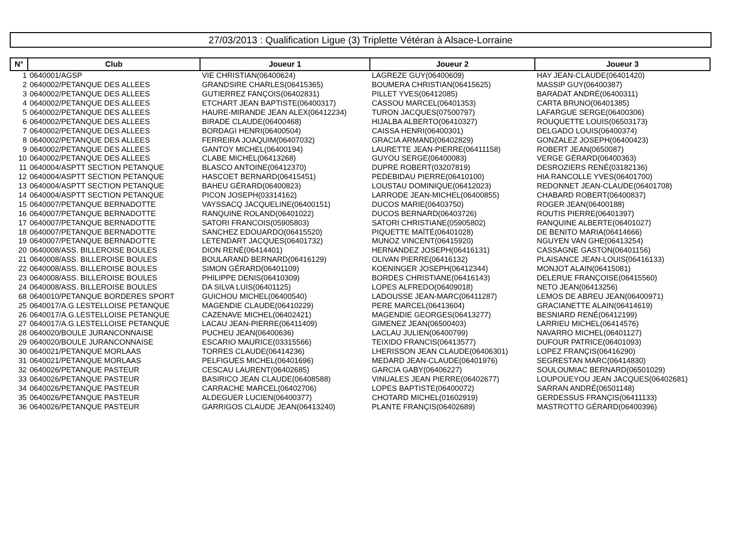27/03/2013 : Qualification Ligue (3) Triplette Vétéran à Alsace-Lorraine
| N° | Club | Joueur 1 | Joueur 2 | Joueur 3 |
| --- | --- | --- | --- | --- |
| 1 | 0640001/AGSP | VIE CHRISTIAN(06400624) | LAGREZE GUY(06400609) | HAY JEAN-CLAUDE(06401420) |
| 2 | 0640002/PETANQUE DES ALLEES | GRANDSIRE CHARLES(06415365) | BOUMERA CHRISTIAN(06415625) | MASSIP GUY(06400387) |
| 3 | 0640002/PETANQUE DES ALLEES | GUTIERREZ FANÇOIS(06402831) | PILLET YVES(06412085) | BARADAT ANDRÉ(06400311) |
| 4 | 0640002/PETANQUE DES ALLEES | ETCHART JEAN BAPTISTE(06400317) | CASSOU MARCEL(06401353) | CARTA BRUNO(06401385) |
| 5 | 0640002/PETANQUE DES ALLEES | HAURE-MIRANDE JEAN ALEX(06412234) | TURON JACQUES(07500797) | LAFARGUE SERGE(06400306) |
| 6 | 0640002/PETANQUE DES ALLEES | BIRADE CLAUDE(06400468) | HIJALBA ALBERTO(06410327) | ROUQUETTE LOUIS(06503173) |
| 7 | 0640002/PETANQUE DES ALLEES | BORDAGI HENRI(06400504) | CAISSA HENRI(06400301) | DELGADO LOUIS(06400374) |
| 8 | 0640002/PETANQUE DES ALLEES | FERREIRA JOAQUIM(06407032) | GRACIA ARMAND(06402829) | GONZALEZ JOSEPH(06400423) |
| 9 | 0640002/PETANQUE DES ALLEES | GANTOY MICHEL(06400194) | LAURETTE JEAN-PIERRE(06411158) | ROBERT JEAN(0650087) |
| 10 | 0640002/PETANQUE DES ALLEES | CLABE MICHEL(06413268) | GUYOU SERGE(06400083) | VERGE GÉRARD(06400363) |
| 11 | 0640004/ASPTT SECTION PETANQUE | BLASCO ANTOINE(06412370) | DUPRE ROBERT(03207819) | DESROZIERS RENÉ(03182136) |
| 12 | 0640004/ASPTT SECTION PETANQUE | HASCOET BERNARD(06415451) | PEDEBIDAU PIERRE(06410100) | HIA RANCOLLE YVES(06401700) |
| 13 | 0640004/ASPTT SECTION PETANQUE | BAHEU GÉRARD(06400823) | LOUSTAU DOMINIQUE(06412023) | REDONNET JEAN-CLAUDE(06401708) |
| 14 | 0640004/ASPTT SECTION PETANQUE | PICON JOSEPH(03314162) | LARRODE JEAN-MICHEL(06400855) | CHABARD ROBERT(06400837) |
| 15 | 0640007/PETANQUE BERNADOTTE | VAYSSACQ JACQUELINE(06400151) | DUCOS MARIE(06403750) | ROGER JEAN(06400188) |
| 16 | 0640007/PETANQUE BERNADOTTE | RANQUINE ROLAND(06401022) | DUCOS BERNARD(06403726) | ROUTIS PIERRE(06401397) |
| 17 | 0640007/PETANQUE BERNADOTTE | SATORI FRANCOIS(05905803) | SATORI CHRISTIANE(05905802) | RANQUINE ALBERTE(06401027) |
| 18 | 0640007/PETANQUE BERNADOTTE | SANCHEZ EDOUARDO(06415520) | PIQUETTE MAÏTÉ(06401028) | DE BENITO MARIA(06414666) |
| 19 | 0640007/PETANQUE BERNADOTTE | LETENDART JACQUES(06401732) | MUNOZ VINCENT(06415920) | NGUYEN VAN GHE(06413254) |
| 20 | 0640008/ASS. BILLEROISE BOULES | DION RENÉ(06414401) | HERNANDEZ JOSEPH(06416131) | CASSAGNE GASTON(06401156) |
| 21 | 0640008/ASS. BILLEROISE BOULES | BOULARAND BERNARD(06416129) | OLIVAN PIERRE(06416132) | PLAISANCE JEAN-LOUIS(06416133) |
| 22 | 0640008/ASS. BILLEROISE BOULES | SIMON GÉRARD(06401109) | KOENINGER JOSEPH(06412344) | MONJOT ALAIN(06415081) |
| 23 | 0640008/ASS. BILLEROISE BOULES | PHILIPPE DENIS(06410309) | BORDES CHRISTIANE(06416143) | DELERUE FRANÇOISE(06415560) |
| 24 | 0640008/ASS. BILLEROISE BOULES | DA SILVA LUIS(06401125) | LOPES ALFREDO(06409018) | NETO JEAN(06413256) |
| 68 | 0640010/PETANQUE BORDERES SPORT | GUICHOU MICHEL(06400540) | LADOUSSE JEAN-MARC(06411287) | LEMOS DE ABREU JEAN(06400971) |
| 25 | 0640017/A.G.LESTELLOISE PETANQUE | MAGENDIE CLAUDE(06410229) | PERE MARCEL(06413604) | GRACIANETTE ALAIN(06414619) |
| 26 | 0640017/A.G.LESTELLOISE PETANQUE | CAZENAVE MICHEL(06402421) | MAGENDIE GEORGES(06413277) | BESNIARD RENÉ(06412199) |
| 27 | 0640017/A.G.LESTELLOISE PETANQUE | LACAU JEAN-PIERRE(06411409) | GIMENEZ JEAN(06500403) | LARRIEU MICHEL(06414576) |
| 28 | 0640020/BOULE JURANCONNAISE | PUCHEU JEAN(06400636) | LACLAU JULIEN(06400799) | NAVARRO MICHEL(06401127) |
| 29 | 0640020/BOULE JURANCONNAISE | ESCARIO MAURICE(03315566) | TEIXIDO FRANCIS(06413577) | DUFOUR PATRICE(06401093) |
| 30 | 0640021/PETANQUE MORLAAS | TORRES CLAUDE(06414236) | LHERISSON JEAN CLAUDE(06406301) | LOPEZ FRANÇIS(06416290) |
| 31 | 0640021/PETANQUE MORLAAS | PELFIGUES MICHEL(06401696) | MEDARD JEAN-CLAUDE(06401976) | SEGRESTAN MARC(06414830) |
| 32 | 0640026/PETANQUE PASTEUR | CESCAU LAURENT(06402685) | GARCIA GABY(06406227) | SOULOUMIAC BERNARD(06501029) |
| 33 | 0640026/PETANQUE PASTEUR | BASIRICO JEAN CLAUDE(06408588) | VINUALES JEAN PIERRE(06402677) | LOUPOUEYOU JEAN JACQUES(06402681) |
| 34 | 0640026/PETANQUE PASTEUR | CARRACHE MARCEL(06402706) | LOPES BAPTISTE(06400072) | SARRAN ANDRÉ(06501148) |
| 35 | 0640026/PETANQUE PASTEUR | ALDEGUER LUCIEN(06400377) | CHOTARD MICHEL(01602919) | GERDESSUS FRANÇIS(06411133) |
| 36 | 0640026/PETANQUE PASTEUR | GARRIGOS CLAUDE JEAN(06413240) | PLANTE FRANÇIS(06402689) | MASTROTTO GÉRARD(06400396) |